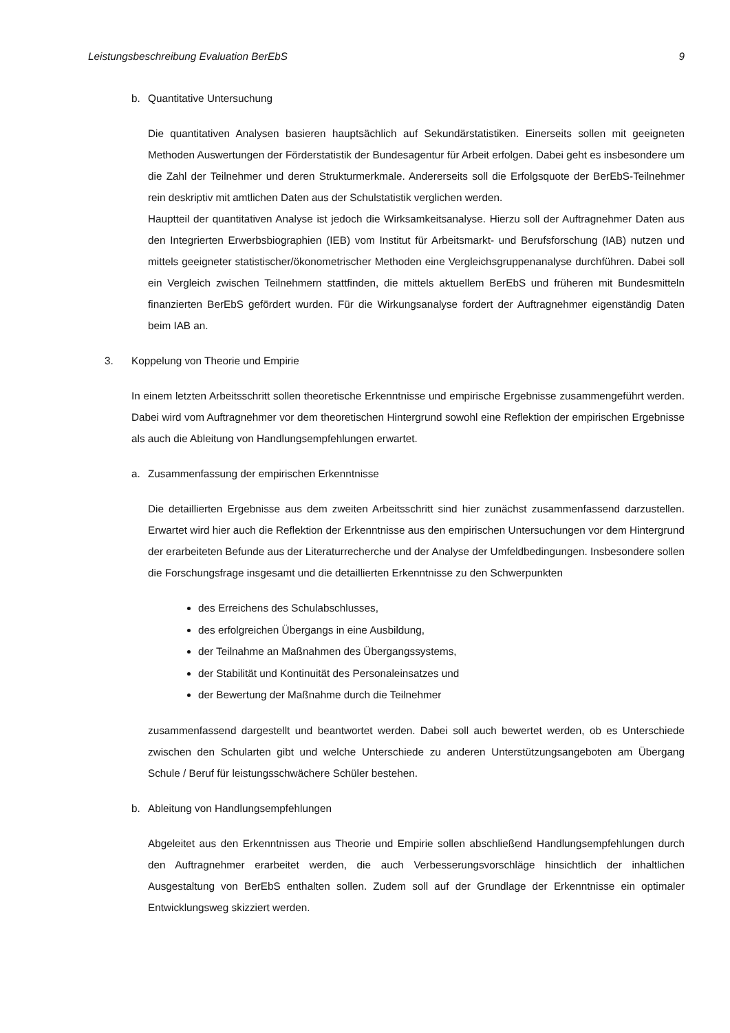Leistungsbeschreibung Evaluation BerEbS 9
b. Quantitative Untersuchung
Die quantitativen Analysen basieren hauptsächlich auf Sekundärstatistiken. Einerseits sollen mit geeigneten Methoden Auswertungen der Förderstatistik der Bundesagentur für Arbeit erfolgen. Dabei geht es insbesondere um die Zahl der Teilnehmer und deren Strukturmerkmale. Andererseits soll die Erfolgsquote der BerEbS-Teilnehmer rein deskriptiv mit amtlichen Daten aus der Schulstatistik verglichen werden.
Hauptteil der quantitativen Analyse ist jedoch die Wirksamkeitsanalyse. Hierzu soll der Auftragnehmer Daten aus den Integrierten Erwerbsbiographien (IEB) vom Institut für Arbeitsmarkt- und Berufsforschung (IAB) nutzen und mittels geeigneter statistischer/ökonometrischer Methoden eine Vergleichsgruppenanalyse durchführen. Dabei soll ein Vergleich zwischen Teilnehmern stattfinden, die mittels aktuellem BerEbS und früheren mit Bundesmitteln finanzierten BerEbS gefördert wurden. Für die Wirkungsanalyse fordert der Auftragnehmer eigenständig Daten beim IAB an.
3. Koppelung von Theorie und Empirie
In einem letzten Arbeitsschritt sollen theoretische Erkenntnisse und empirische Ergebnisse zusammengeführt werden. Dabei wird vom Auftragnehmer vor dem theoretischen Hintergrund sowohl eine Reflektion der empirischen Ergebnisse als auch die Ableitung von Handlungsempfehlungen erwartet.
a. Zusammenfassung der empirischen Erkenntnisse
Die detaillierten Ergebnisse aus dem zweiten Arbeitsschritt sind hier zunächst zusammenfassend darzustellen. Erwartet wird hier auch die Reflektion der Erkenntnisse aus den empirischen Untersuchungen vor dem Hintergrund der erarbeiteten Befunde aus der Literaturrecherche und der Analyse der Umfeldbedingungen. Insbesondere sollen die Forschungsfrage insgesamt und die detaillierten Erkenntnisse zu den Schwerpunkten
des Erreichens des Schulabschlusses,
des erfolgreichen Übergangs in eine Ausbildung,
der Teilnahme an Maßnahmen des Übergangssystems,
der Stabilität und Kontinuität des Personaleinsatzes und
der Bewertung der Maßnahme durch die Teilnehmer
zusammenfassend dargestellt und beantwortet werden. Dabei soll auch bewertet werden, ob es Unterschiede zwischen den Schularten gibt und welche Unterschiede zu anderen Unterstützungsangeboten am Übergang Schule / Beruf für leistungsschwächere Schüler bestehen.
b. Ableitung von Handlungsempfehlungen
Abgeleitet aus den Erkenntnissen aus Theorie und Empirie sollen abschließend Handlungsempfehlungen durch den Auftragnehmer erarbeitet werden, die auch Verbesserungsvorschläge hinsichtlich der inhaltlichen Ausgestaltung von BerEbS enthalten sollen. Zudem soll auf der Grundlage der Erkenntnisse ein optimaler Entwicklungsweg skizziert werden.